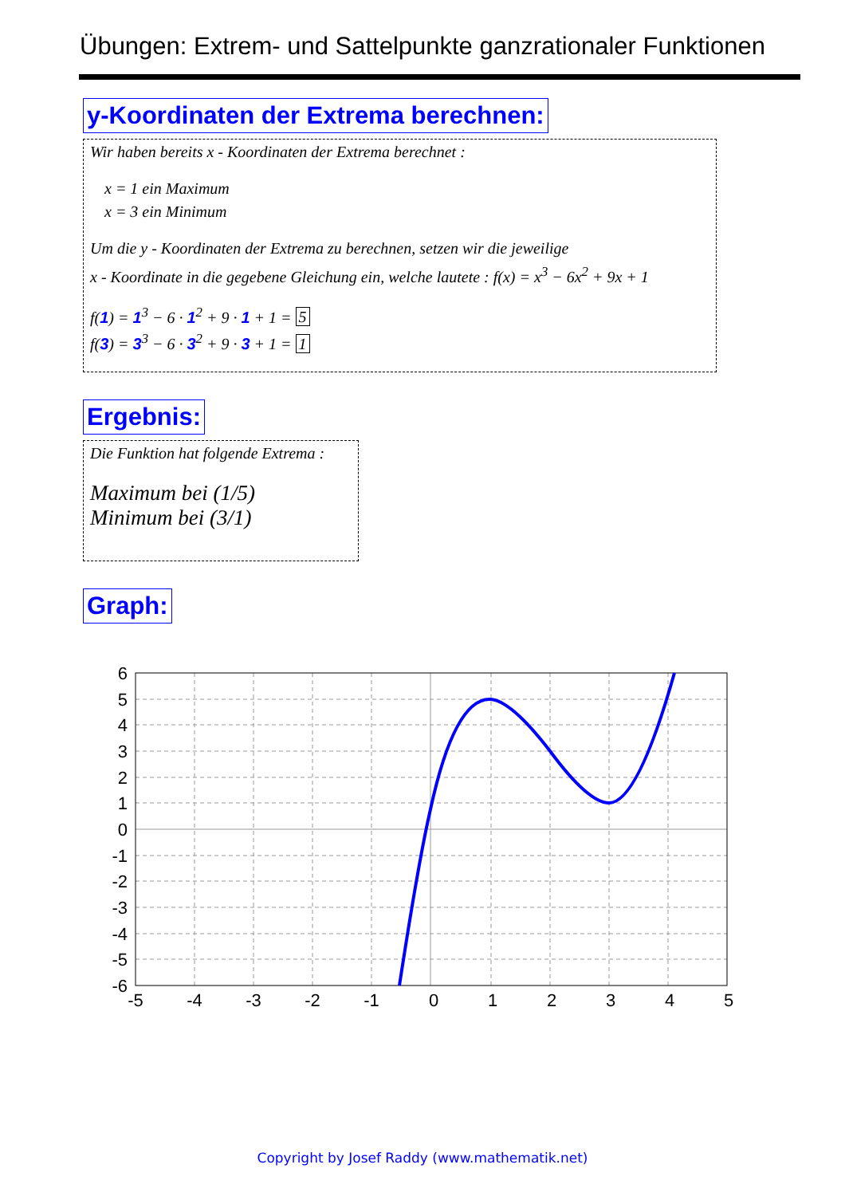Übungen: Extrem- und Sattelpunkte ganzrationaler Funktionen
y-Koordinaten der Extrema berechnen:
Wir haben bereits x - Koordinaten der Extrema berechnet :
x = 1 ein Maximum
x = 3 ein Minimum
Um die y - Koordinaten der Extrema zu berechnen, setzen wir die jeweilige
x - Koordinate in die gegebene Gleichung ein, welche lautete : f(x) = x<sup>3</sup> − 6x<sup>2</sup> + 9x + 1
f(1) = 1<sup>3</sup> − 6 · 1<sup>2</sup> + 9 · 1 + 1 = 5
f(3) = 3<sup>3</sup> − 6 · 3<sup>2</sup> + 9 · 3 + 1 = 1
Ergebnis:
Die Funktion hat folgende Extrema :
Maximum bei (1/5)
Minimum bei (3/1)
Graph:
6
5
4
3
2
1
0
-1
-2
-3
-4
-5
-6
-5
-4
-3
-2
-1
0
1
2
3
4
5
Copyright by Josef Raddy (www.mathematik.net)